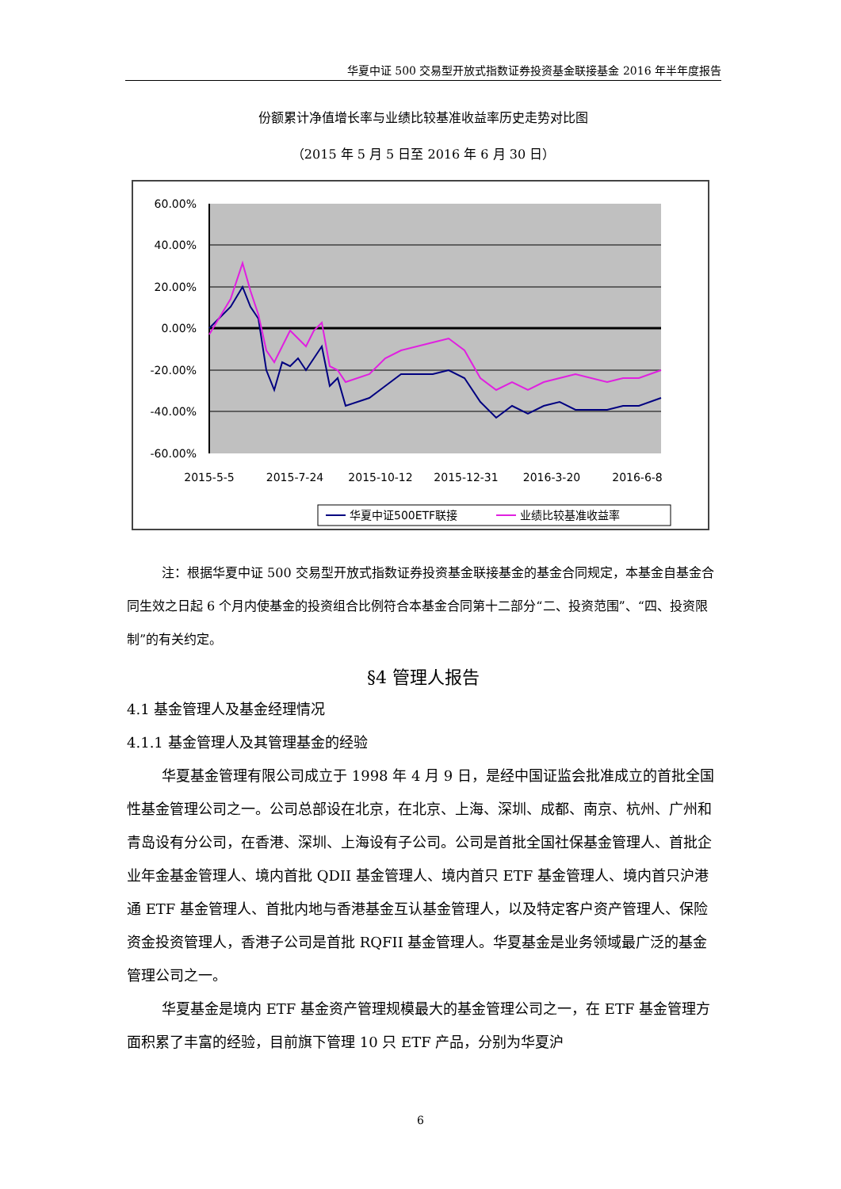华夏中证 500 交易型开放式指数证券投资基金联接基金 2016 年半年度报告
份额累计净值增长率与业绩比较基准收益率历史走势对比图
（2015 年 5 月 5 日至 2016 年 6 月 30 日）
60.00%
40.00%
20.00%
0.00%
-20.00%
-40.00%
-60.00%
2015-5-5
2015-7-24
2015-10-12
2015-12-31
2016-3-20
2016-6-8
华夏中证500ETF联接
业绩比较基准收益率
注：根据华夏中证 500 交易型开放式指数证券投资基金联接基金的基金合同规定，本基金自基金合同生效之日起 6 个月内使基金的投资组合比例符合本基金合同第十二部分“二、投资范围”、“四、投资限制”的有关约定。
§4 管理人报告
4.1 基金管理人及基金经理情况
4.1.1 基金管理人及其管理基金的经验
华夏基金管理有限公司成立于 1998 年 4 月 9 日，是经中国证监会批准成立的首批全国性基金管理公司之一。公司总部设在北京，在北京、上海、深圳、成都、南京、杭州、广州和青岛设有分公司，在香港、深圳、上海设有子公司。公司是首批全国社保基金管理人、首批企业年金基金管理人、境内首批 QDII 基金管理人、境内首只 ETF 基金管理人、境内首只沪港通 ETF 基金管理人、首批内地与香港基金互认基金管理人，以及特定客户资产管理人、保险资金投资管理人，香港子公司是首批 RQFII 基金管理人。华夏基金是业务领域最广泛的基金管理公司之一。
华夏基金是境内 ETF 基金资产管理规模最大的基金管理公司之一，在 ETF 基金管理方面积累了丰富的经验，目前旗下管理 10 只 ETF 产品，分别为华夏沪
6